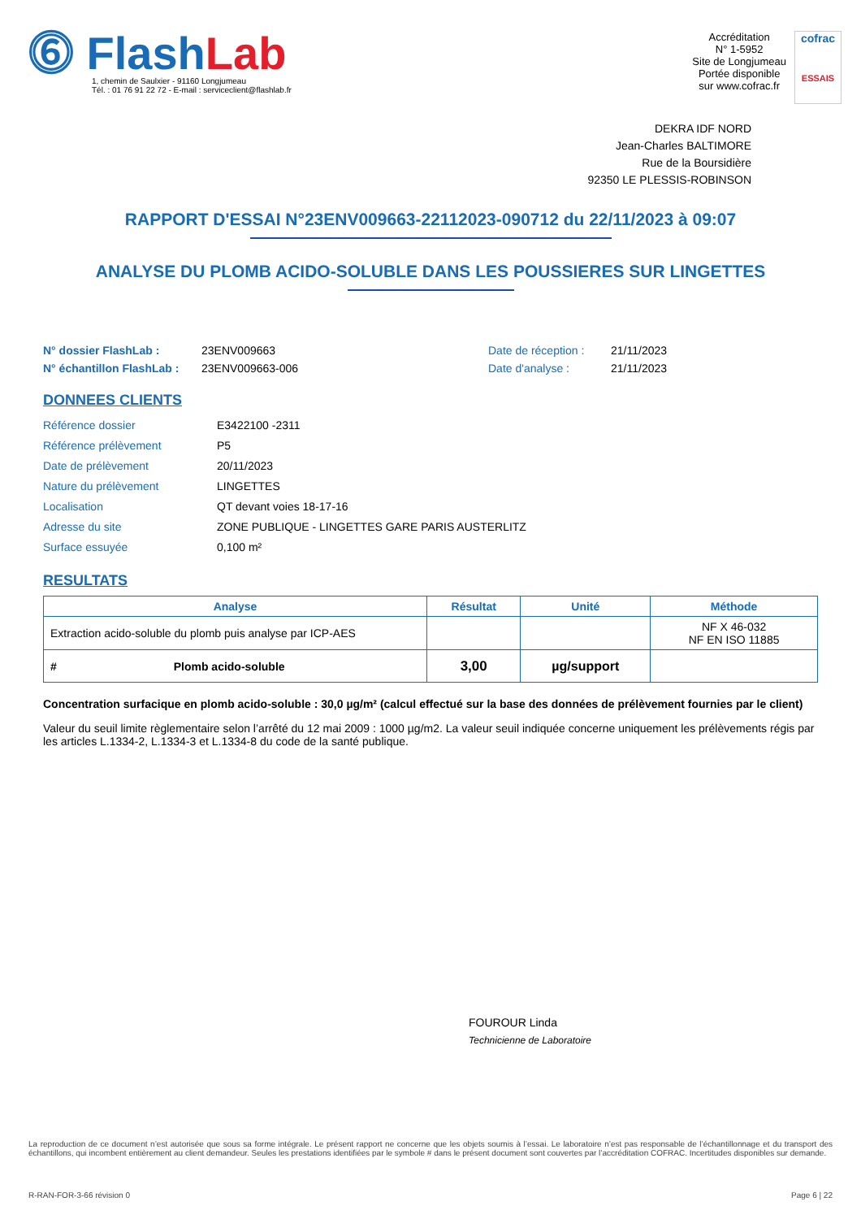⓺ FlashLab
1, chemin de Saulxier - 91160 Longjumeau
Tél. : 01 76 91 22 72 - E-mail : serviceclient@flashlab.fr
Accréditation
N° 1-5952
Site de Longjumeau
Portée disponible
sur www.cofrac.fr
cofrac
ESSAIS
DEKRA IDF NORD
Jean-Charles BALTIMORE
Rue de la Boursidière
92350 LE PLESSIS-ROBINSON
RAPPORT D'ESSAI N°23ENV009663-22112023-090712 du 22/11/2023 à 09:07
ANALYSE DU PLOMB ACIDO-SOLUBLE DANS LES POUSSIERES SUR LINGETTES
N° dossier FlashLab : 23ENV009663 Date de réception : 21/11/2023 N° échantillon FlashLab : 23ENV009663-006 Date d'analyse : 21/11/2023
DONNEES CLIENTS
Référence dossier E3422100 -2311 Référence prélèvement P5 Date de prélèvement 20/11/2023 Nature du prélèvement LINGETTES Localisation QT devant voies 18-17-16 Adresse du site ZONE PUBLIQUE - LINGETTES GARE PARIS AUSTERLITZ Surface essuyée 0,100 m²
RESULTATS
| Analyse | Résultat | Unité | Méthode |
| --- | --- | --- | --- |
| Extraction acido-soluble du plomb puis analyse par ICP-AES | | | NF X 46-032 NF EN ISO 11885 |
| # Plomb acido-soluble | 3,00 | µg/support | |
Concentration surfacique en plomb acido-soluble : 30,0 µg/m² (calcul effectué sur la base des données de prélèvement fournies par le client)
Valeur du seuil limite règlementaire selon l’arrêté du 12 mai 2009 : 1000 µg/m2. La valeur seuil indiquée concerne uniquement les prélèvements régis par les articles L.1334-2, L.1334-3 et L.1334-8 du code de la santé publique.
FOUROUR Linda
Technicienne de Laboratoire
La reproduction de ce document n’est autorisée que sous sa forme intégrale. Le présent rapport ne concerne que les objets soumis à l’essai. Le laboratoire n’est pas responsable de l’échantillonnage et du transport des échantillons, qui incombent entièrement au client demandeur. Seules les prestations identifiées par le symbole # dans le présent document sont couvertes par l’accréditation COFRAC. Incertitudes disponibles sur demande.
R-RAN-FOR-3-66 révision 0 Page 6 | 22